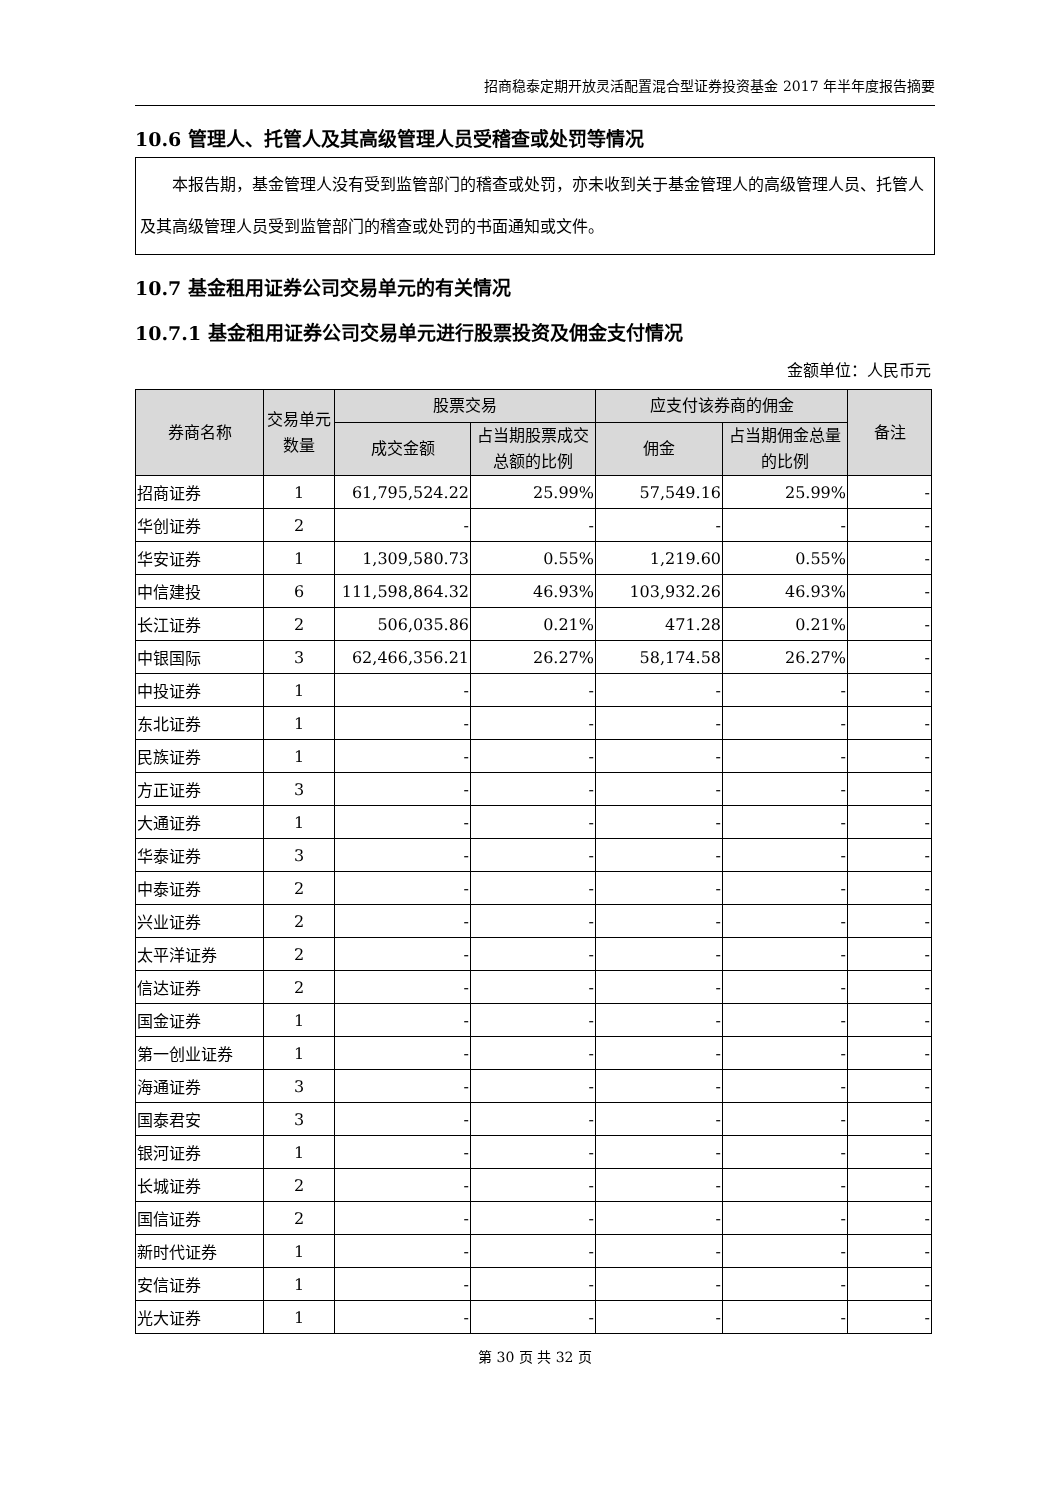招商稳泰定期开放灵活配置混合型证券投资基金 2017 年半年度报告摘要
10.6 管理人、托管人及其高级管理人员受稽查或处罚等情况
本报告期，基金管理人没有受到监管部门的稽查或处罚，亦未收到关于基金管理人的高级管理人员、托管人及其高级管理人员受到监管部门的稽查或处罚的书面通知或文件。
10.7 基金租用证券公司交易单元的有关情况
10.7.1 基金租用证券公司交易单元进行股票投资及佣金支付情况
金额单位：人民币元
| 券商名称 | 交易单元数量 | 股票交易 | | 应支付该券商的佣金 | | 备注 |
| --- | --- | --- | --- | --- | --- | --- |
| | | 成交金额 | 占当期股票成交总额的比例 | 佣金 | 占当期佣金总量的比例 | |
| 招商证券 | 1 | 61,795,524.22 | 25.99% | 57,549.16 | 25.99% | - |
| 华创证券 | 2 | - | - | - | - | - |
| 华安证券 | 1 | 1,309,580.73 | 0.55% | 1,219.60 | 0.55% | - |
| 中信建投 | 6 | 111,598,864.32 | 46.93% | 103,932.26 | 46.93% | - |
| 长江证券 | 2 | 506,035.86 | 0.21% | 471.28 | 0.21% | - |
| 中银国际 | 3 | 62,466,356.21 | 26.27% | 58,174.58 | 26.27% | - |
| 中投证券 | 1 | - | - | - | - | - |
| 东北证券 | 1 | - | - | - | - | - |
| 民族证券 | 1 | - | - | - | - | - |
| 方正证券 | 3 | - | - | - | - | - |
| 大通证券 | 1 | - | - | - | - | - |
| 华泰证券 | 3 | - | - | - | - | - |
| 中泰证券 | 2 | - | - | - | - | - |
| 兴业证券 | 2 | - | - | - | - | - |
| 太平洋证券 | 2 | - | - | - | - | - |
| 信达证券 | 2 | - | - | - | - | - |
| 国金证券 | 1 | - | - | - | - | - |
| 第一创业证券 | 1 | - | - | - | - | - |
| 海通证券 | 3 | - | - | - | - | - |
| 国泰君安 | 3 | - | - | - | - | - |
| 银河证券 | 1 | - | - | - | - | - |
| 长城证券 | 2 | - | - | - | - | - |
| 国信证券 | 2 | - | - | - | - | - |
| 新时代证券 | 1 | - | - | - | - | - |
| 安信证券 | 1 | - | - | - | - | - |
| 光大证券 | 1 | - | - | - | - | - |
第 30 页 共 32 页